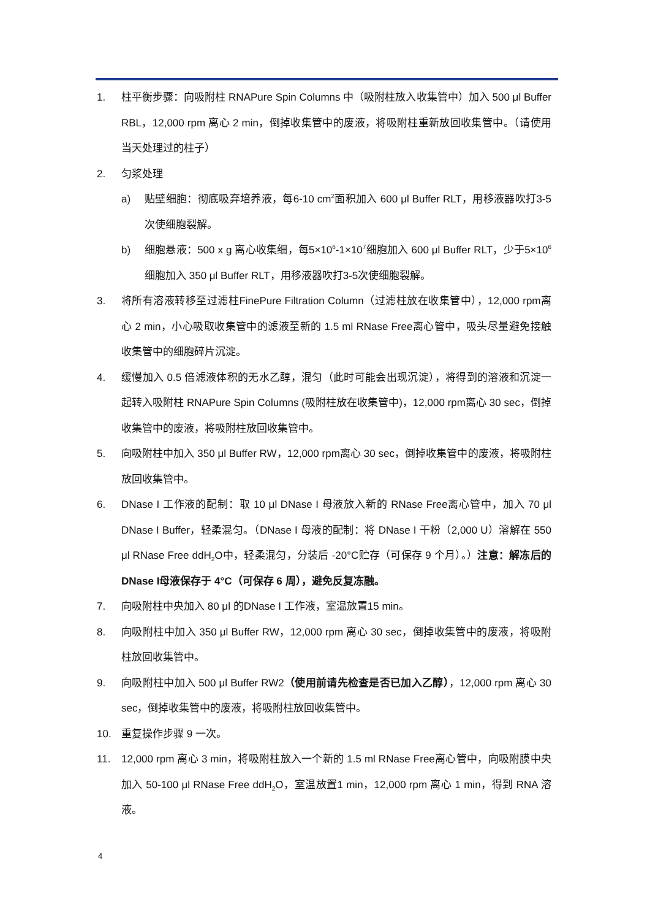1. 柱平衡步骤：向吸附柱 RNAPure Spin Columns 中（吸附柱放入收集管中）加入 500 μl Buffer RBL，12,000 rpm 离心 2 min，倒掉收集管中的废液，将吸附柱重新放回收集管中。（请使用当天处理过的柱子）
2. 匀浆处理
a) 贴壁细胞：彻底吸弃培养液，每6-10 cm<sup>2</sup>面积加入 600 μl Buffer RLT，用移液器吹打3-5次使细胞裂解。
b) 细胞悬液：500 x g 离心收集细，每5×10<sup>6</sup>-1×10<sup>7</sup>细胞加入 600 μl Buffer RLT，少于5×10<sup>6</sup>细胞加入 350 μl Buffer RLT，用移液器吹打3-5次使细胞裂解。
3. 将所有溶液转移至过滤柱FinePure Filtration Column（过滤柱放在收集管中），12,000 rpm离心 2 min，小心吸取收集管中的滤液至新的 1.5 ml RNase Free离心管中，吸头尽量避免接触收集管中的细胞碎片沉淀。
4. 缓慢加入 0.5 倍滤液体积的无水乙醇，混匀（此时可能会出现沉淀），将得到的溶液和沉淀一起转入吸附柱 RNAPure Spin Columns (吸附柱放在收集管中)，12,000 rpm离心 30 sec，倒掉收集管中的废液，将吸附柱放回收集管中。
5. 向吸附柱中加入 350 μl Buffer RW，12,000 rpm离心 30 sec，倒掉收集管中的废液，将吸附柱放回收集管中。
6. DNase I 工作液的配制：取 10 μl DNase I 母液放入新的 RNase Free离心管中，加入 70 μl DNase I Buffer，轻柔混匀。（DNase I 母液的配制：将 DNase I 干粉（2,000 U）溶解在 550 μl RNase Free ddH<sub>2</sub>O中，轻柔混匀，分装后 -20°C贮存（可保存 9 个月）。）注意：解冻后的 DNase I母液保存于 4°C（可保存 6 周），避免反复冻融。
7. 向吸附柱中央加入 80 μl 的DNase I 工作液，室温放置15 min。
8. 向吸附柱中加入 350 μl Buffer RW，12,000 rpm 离心 30 sec，倒掉收集管中的废液，将吸附柱放回收集管中。
9. 向吸附柱中加入 500 μl Buffer RW2（使用前请先检查是否已加入乙醇），12,000 rpm 离心 30 sec，倒掉收集管中的废液，将吸附柱放回收集管中。
10. 重复操作步骤 9 一次。
11. 12,000 rpm 离心 3 min，将吸附柱放入一个新的 1.5 ml RNase Free离心管中，向吸附膜中央加入 50-100 μl RNase Free ddH<sub>2</sub>O，室温放置1 min，12,000 rpm 离心 1 min，得到 RNA 溶液。
4